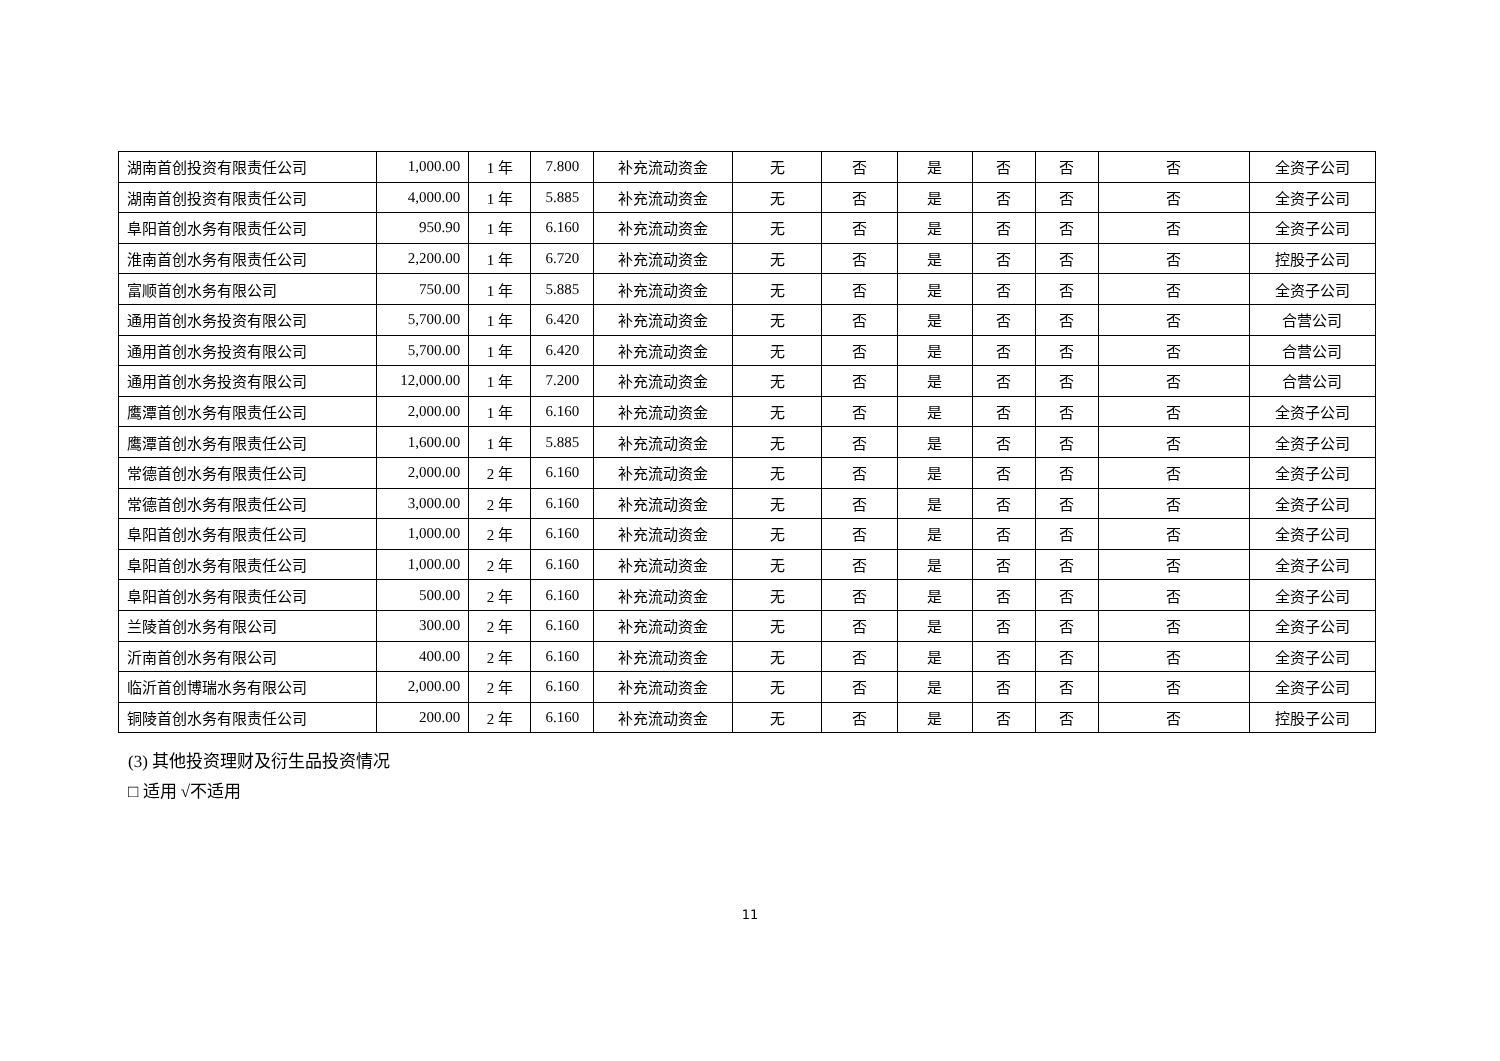| 湖南首创投资有限责任公司 | 1,000.00 | 1 年 | 7.800 | 补充流动资金 | 无 | 否 | 是 | 否 | 否 | 否 | 全资子公司 |
| 湖南首创投资有限责任公司 | 4,000.00 | 1 年 | 5.885 | 补充流动资金 | 无 | 否 | 是 | 否 | 否 | 否 | 全资子公司 |
| 阜阳首创水务有限责任公司 | 950.90 | 1 年 | 6.160 | 补充流动资金 | 无 | 否 | 是 | 否 | 否 | 否 | 全资子公司 |
| 淮南首创水务有限责任公司 | 2,200.00 | 1 年 | 6.720 | 补充流动资金 | 无 | 否 | 是 | 否 | 否 | 否 | 控股子公司 |
| 富顺首创水务有限公司 | 750.00 | 1 年 | 5.885 | 补充流动资金 | 无 | 否 | 是 | 否 | 否 | 否 | 全资子公司 |
| 通用首创水务投资有限公司 | 5,700.00 | 1 年 | 6.420 | 补充流动资金 | 无 | 否 | 是 | 否 | 否 | 否 | 合营公司 |
| 通用首创水务投资有限公司 | 5,700.00 | 1 年 | 6.420 | 补充流动资金 | 无 | 否 | 是 | 否 | 否 | 否 | 合营公司 |
| 通用首创水务投资有限公司 | 12,000.00 | 1 年 | 7.200 | 补充流动资金 | 无 | 否 | 是 | 否 | 否 | 否 | 合营公司 |
| 鹰潭首创水务有限责任公司 | 2,000.00 | 1 年 | 6.160 | 补充流动资金 | 无 | 否 | 是 | 否 | 否 | 否 | 全资子公司 |
| 鹰潭首创水务有限责任公司 | 1,600.00 | 1 年 | 5.885 | 补充流动资金 | 无 | 否 | 是 | 否 | 否 | 否 | 全资子公司 |
| 常德首创水务有限责任公司 | 2,000.00 | 2 年 | 6.160 | 补充流动资金 | 无 | 否 | 是 | 否 | 否 | 否 | 全资子公司 |
| 常德首创水务有限责任公司 | 3,000.00 | 2 年 | 6.160 | 补充流动资金 | 无 | 否 | 是 | 否 | 否 | 否 | 全资子公司 |
| 阜阳首创水务有限责任公司 | 1,000.00 | 2 年 | 6.160 | 补充流动资金 | 无 | 否 | 是 | 否 | 否 | 否 | 全资子公司 |
| 阜阳首创水务有限责任公司 | 1,000.00 | 2 年 | 6.160 | 补充流动资金 | 无 | 否 | 是 | 否 | 否 | 否 | 全资子公司 |
| 阜阳首创水务有限责任公司 | 500.00 | 2 年 | 6.160 | 补充流动资金 | 无 | 否 | 是 | 否 | 否 | 否 | 全资子公司 |
| 兰陵首创水务有限公司 | 300.00 | 2 年 | 6.160 | 补充流动资金 | 无 | 否 | 是 | 否 | 否 | 否 | 全资子公司 |
| 沂南首创水务有限公司 | 400.00 | 2 年 | 6.160 | 补充流动资金 | 无 | 否 | 是 | 否 | 否 | 否 | 全资子公司 |
| 临沂首创博瑞水务有限公司 | 2,000.00 | 2 年 | 6.160 | 补充流动资金 | 无 | 否 | 是 | 否 | 否 | 否 | 全资子公司 |
| 铜陵首创水务有限责任公司 | 200.00 | 2 年 | 6.160 | 补充流动资金 | 无 | 否 | 是 | 否 | 否 | 否 | 控股子公司 |
(3) 其他投资理财及衍生品投资情况
□ 适用 √不适用
11